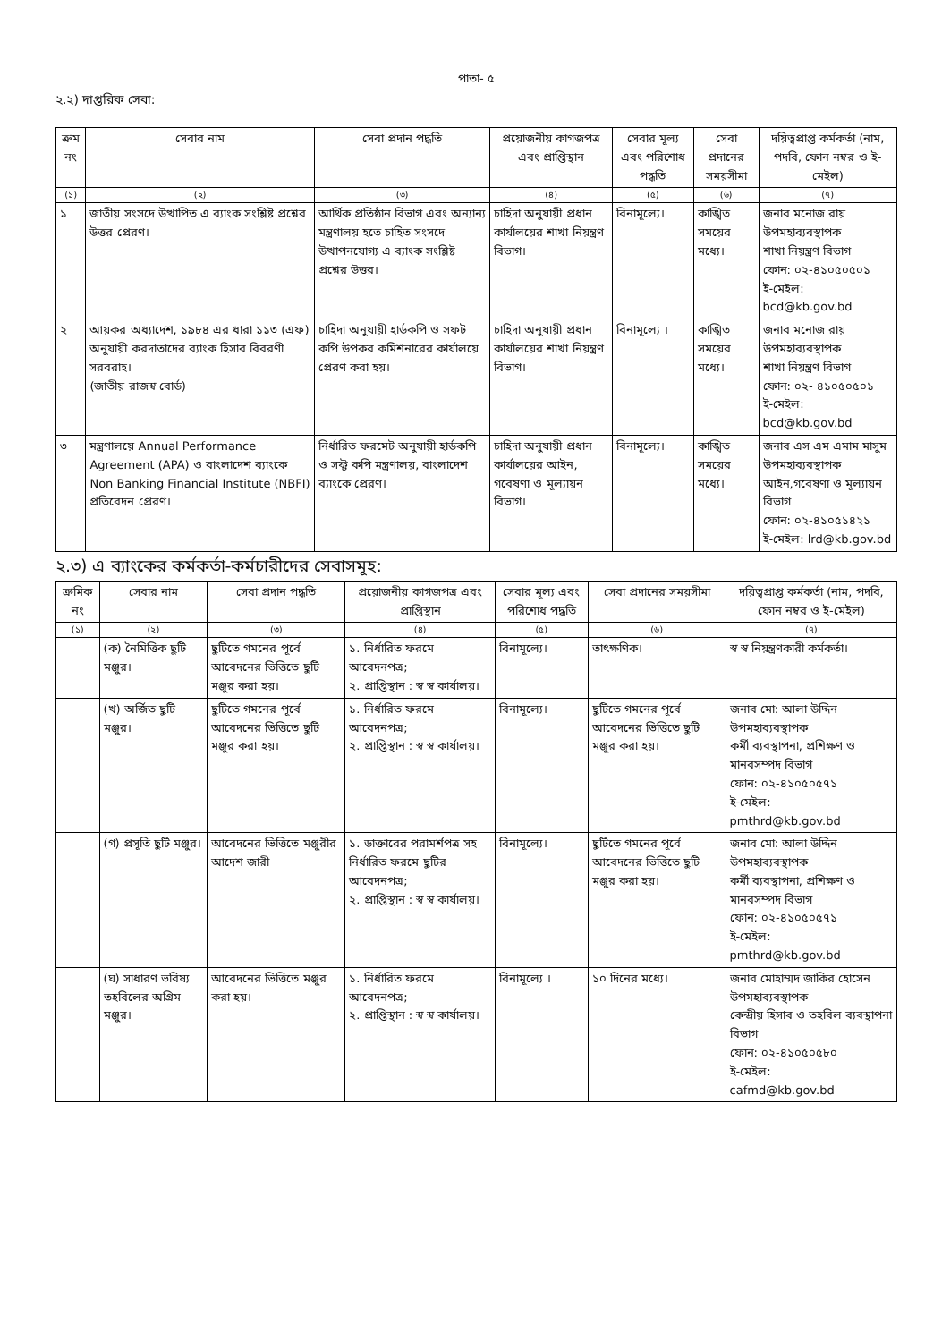পাতা- ৫
২.২) দাপ্তরিক সেবা:
| ক্রম নং | সেবার নাম | সেবা প্রদান পদ্ধতি | প্রয়োজনীয় কাগজপত্র এবং প্রাপ্তিস্থান | সেবার মূল্য এবং পরিশোধ পদ্ধতি | সেবা প্রদানের সময়সীমা | দয়িত্বপ্রাপ্ত কর্মকর্তা (নাম, পদবি, ফোন নম্বর ও ই-মেইল) |
| --- | --- | --- | --- | --- | --- | --- |
| (১) | (২) | (৩) | (৪) | (৫) | (৬) | (৭) |
| ১ | জাতীয় সংসদে উত্থাপিত এ ব্যাংক সংশ্লিষ্ট প্রশ্নের উত্তর প্রেরণ। | আর্থিক প্রতিষ্ঠান বিভাগ এবং অন্যান্য মন্ত্রণালয় হতে চাহিত সংসদে উত্থাপনযোগ্য এ ব্যাংক সংশ্লিষ্ট প্রশ্নের উত্তর। | চাহিদা অনুযায়ী প্রধান কার্যালয়ের শাখা নিয়ন্ত্রণ বিভাগ। | বিনামূল্যে। | কাঙ্খিত সময়ের মধ্যে। | জনাব মনোজ রায় উপমহাব্যবস্থাপক শাখা নিয়ন্ত্রণ বিভাগ ফোন: ০২-৪১০৫০৫০১ ই-মেইল: bcd@kb.gov.bd |
| ২ | আয়কর অধ্যাদেশ, ১৯৮৪ এর ধারা ১১৩ (এফ) অনুযায়ী করদাতাদের ব্যাংক হিসাব বিবরণী সরবরাহ। (জাতীয় রাজস্ব বোর্ড) | চাহিদা অনুযায়ী হার্ডকপি ও সফট কপি উপকর কমিশনারের কার্যালয়ে প্রেরণ করা হয়। | চাহিদা অনুযায়ী প্রধান কার্যালয়ের শাখা নিয়ন্ত্রণ বিভাগ। | বিনামূল্যে । | কাঙ্খিত সময়ের মধ্যে। | জনাব মনোজ রায় উপমহাব্যবস্থাপক শাখা নিয়ন্ত্রণ বিভাগ ফোন: ০২- ৪১০৫০৫০১ ই-মেইল: bcd@kb.gov.bd |
| ৩ | মন্ত্রণালয়ে Annual Performance Agreement (APA) ও বাংলাদেশ ব্যাংকে Non Banking Financial Institute (NBFI) প্রতিবেদন প্রেরণ। | নির্ধারিত ফরমেট অনুযায়ী হার্ডকপি ও সফ্ট কপি মন্ত্রণালয়, বাংলাদেশ ব্যাংকে প্রেরণ। | চাহিদা অনুযায়ী প্রধান কার্যালয়ের আইন, গবেষণা ও মূল্যায়ন বিভাগ। | বিনামূল্যে। | কাঙ্খিত সময়ের মধ্যে। | জনাব এস এম এমাম মাসুম উপমহাব্যবস্থাপক আইন,গবেষণা ও মূল্যায়ন বিভাগ ফোন: ০২-৪১০৫১৪২১ ই-মেইল: lrd@kb.gov.bd |
২.৩) এ ব্যাংকের কর্মকর্তা-কর্মচারীদের সেবাসমূহ:
| ক্রমিক নং | সেবার নাম | সেবা প্রদান পদ্ধতি | প্রয়োজনীয় কাগজপত্র এবং প্রাপ্তিস্থান | সেবার মূল্য এবং পরিশোধ পদ্ধতি | সেবা প্রদানের সময়সীমা | দয়িত্বপ্রাপ্ত কর্মকর্তা (নাম, পদবি, ফোন নম্বর ও ই-মেইল) |
| --- | --- | --- | --- | --- | --- | --- |
| (১) | (২) | (৩) | (৪) | (৫) | (৬) | (৭) |
| | (ক) নৈমিত্তিক ছুটি মঞ্জুর। | ছুটিতে গমনের পূর্বে আবেদনের ভিত্তিতে ছুটি মঞ্জুর করা হয়। | ১. নির্ধারিত ফরমে আবেদনপত্র; ২. প্রাপ্তিস্থান : স্ব স্ব কার্যালয়। | বিনামূল্যে। | তাৎক্ষণিক। | স্ব স্ব নিয়ন্ত্রণকারী কর্মকর্তা। |
| | (খ) অর্জিত ছুটি মঞ্জুর। | ছুটিতে গমনের পূর্বে আবেদনের ভিত্তিতে ছুটি মঞ্জুর করা হয়। | ১. নির্ধারিত ফরমে আবেদনপত্র; ২. প্রাপ্তিস্থান : স্ব স্ব কার্যালয়। | বিনামূল্যে। | ছুটিতে গমনের পূর্বে আবেদনের ভিত্তিতে ছুটি মঞ্জুর করা হয়। | জনাব মো: আলা উদ্দিন উপমহাব্যবস্থাপক কর্মী ব্যবস্থাপনা, প্রশিক্ষণ ও মানবসম্পদ বিভাগ ফোন: ০২-৪১০৫০৫৭১ ই-মেইল: pmthrd@kb.gov.bd |
| | (গ) প্রসূতি ছুটি মঞ্জুর। | আবেদনের ভিত্তিতে মঞ্জুরীর আদেশ জারী | ১. ডাক্তারের পরামর্শপত্র সহ নির্ধারিত ফরমে ছুটির আবেদনপত্র; ২. প্রাপ্তিস্থান : স্ব স্ব কার্যালয়। | বিনামূল্যে। | ছুটিতে গমনের পূর্বে আবেদনের ভিত্তিতে ছুটি মঞ্জুর করা হয়। | জনাব মো: আলা উদ্দিন উপমহাব্যবস্থাপক কর্মী ব্যবস্থাপনা, প্রশিক্ষণ ও মানবসম্পদ বিভাগ ফোন: ০২-৪১০৫০৫৭১ ই-মেইল: pmthrd@kb.gov.bd |
| | (ঘ) সাধারণ ভবিষ্য তহবিলের অগ্রিম মঞ্জুর। | আবেদনের ভিত্তিতে মঞ্জুর করা হয়। | ১. নির্ধারিত ফরমে আবেদনপত্র; ২. প্রাপ্তিস্থান : স্ব স্ব কার্যালয়। | বিনামূল্যে । | ১০ দিনের মধ্যে। | জনাব মোহাম্মদ জাকির হোসেন উপমহাব্যবস্থাপক কেন্দ্রীয় হিসাব ও তহবিল ব্যবস্থাপনা বিভাগ ফোন: ০২-৪১০৫০৫৮০ ই-মেইল: cafmd@kb.gov.bd |